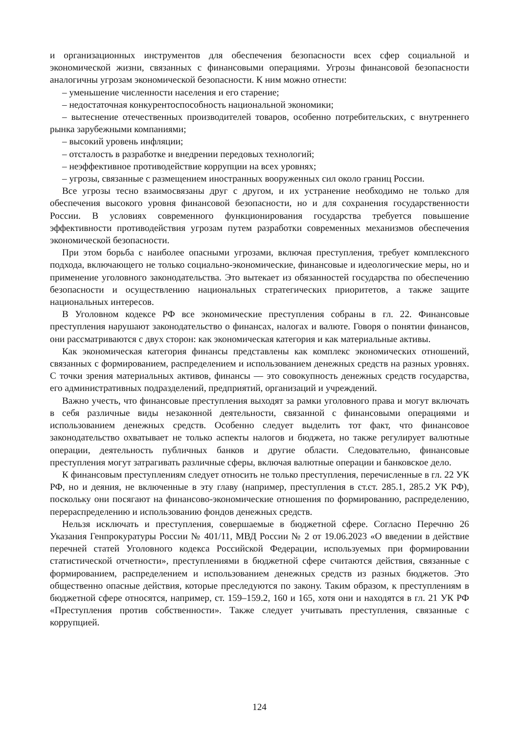и организационных инструментов для обеспечения безопасности всех сфер социальной и экономической жизни, связанных с финансовыми операциями. Угрозы финансовой безопасности аналогичны угрозам экономической безопасности. К ним можно отнести:
– уменьшение численности населения и его старение;
– недостаточная конкурентоспособность национальной экономики;
– вытеснение отечественных производителей товаров, особенно потребительских, с внутреннего рынка зарубежными компаниями;
– высокий уровень инфляции;
– отсталость в разработке и внедрении передовых технологий;
– неэффективное противодействие коррупции на всех уровнях;
– угрозы, связанные с размещением иностранных вооруженных сил около границ России.
Все угрозы тесно взаимосвязаны друг с другом, и их устранение необходимо не только для обеспечения высокого уровня финансовой безопасности, но и для сохранения государственности России. В условиях современного функционирования государства требуется повышение эффективности противодействия угрозам путем разработки современных механизмов обеспечения экономической безопасности.
При этом борьба с наиболее опасными угрозами, включая преступления, требует комплексного подхода, включающего не только социально-экономические, финансовые и идеологические меры, но и применение уголовного законодательства. Это вытекает из обязанностей государства по обеспечению безопасности и осуществлению национальных стратегических приоритетов, а также защите национальных интересов.
В Уголовном кодексе РФ все экономические преступления собраны в гл. 22. Финансовые преступления нарушают законодательство о финансах, налогах и валюте. Говоря о понятии финансов, они рассматриваются с двух сторон: как экономическая категория и как материальные активы.
Как экономическая категория финансы представлены как комплекс экономических отношений, связанных с формированием, распределением и использованием денежных средств на разных уровнях. С точки зрения материальных активов, финансы — это совокупность денежных средств государства, его административных подразделений, предприятий, организаций и учреждений.
Важно учесть, что финансовые преступления выходят за рамки уголовного права и могут включать в себя различные виды незаконной деятельности, связанной с финансовыми операциями и использованием денежных средств. Особенно следует выделить тот факт, что финансовое законодательство охватывает не только аспекты налогов и бюджета, но также регулирует валютные операции, деятельность публичных банков и другие области. Следовательно, финансовые преступления могут затрагивать различные сферы, включая валютные операции и банковское дело.
К финансовым преступлениям следует относить не только преступления, перечисленные в гл. 22 УК РФ, но и деяния, не включенные в эту главу (например, преступления в ст.ст. 285.1, 285.2 УК РФ), поскольку они посягают на финансово-экономические отношения по формированию, распределению, перераспределению и использованию фондов денежных средств.
Нельзя исключать и преступления, совершаемые в бюджетной сфере. Согласно Перечню 26 Указания Генпрокуратуры России № 401/11, МВД России № 2 от 19.06.2023 «О введении в действие перечней статей Уголовного кодекса Российской Федерации, используемых при формировании статистической отчетности», преступлениями в бюджетной сфере считаются действия, связанные с формированием, распределением и использованием денежных средств из разных бюджетов. Это общественно опасные действия, которые преследуются по закону. Таким образом, к преступлениям в бюджетной сфере относятся, например, ст. 159–159.2, 160 и 165, хотя они и находятся в гл. 21 УК РФ «Преступления против собственности». Также следует учитывать преступления, связанные с коррупцией.
124